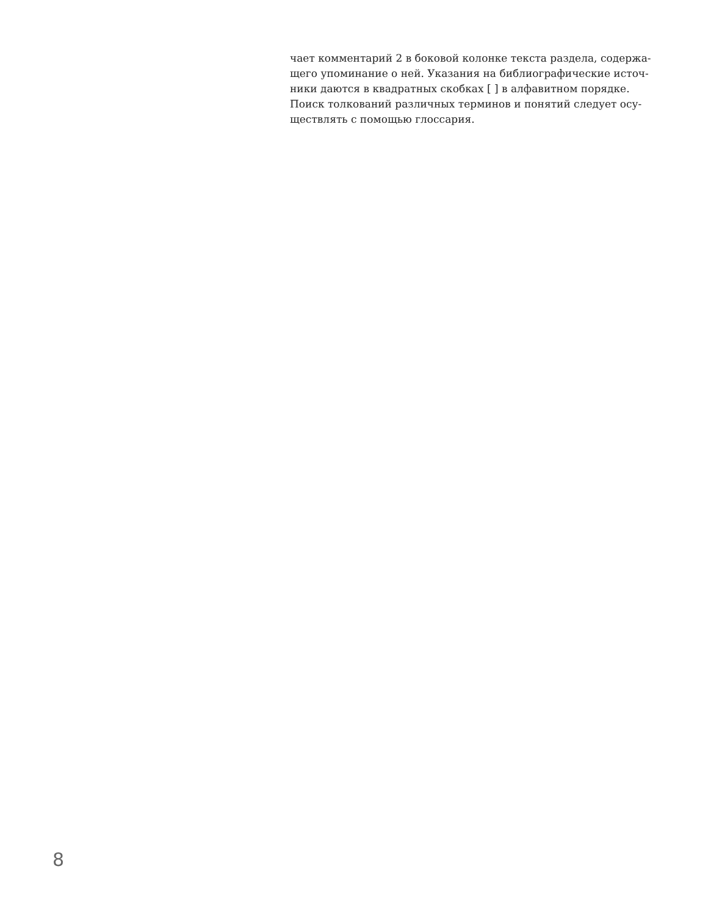чает комментарий 2 в боковой колонке текста раздела, содержа-
щего упоминание о ней. Указания на библиографические источ-
ники даются в квадратных скобках [ ] в алфавитном порядке.
Поиск толкований различных терминов и понятий следует осу-
ществлять с помощью глоссария.
8